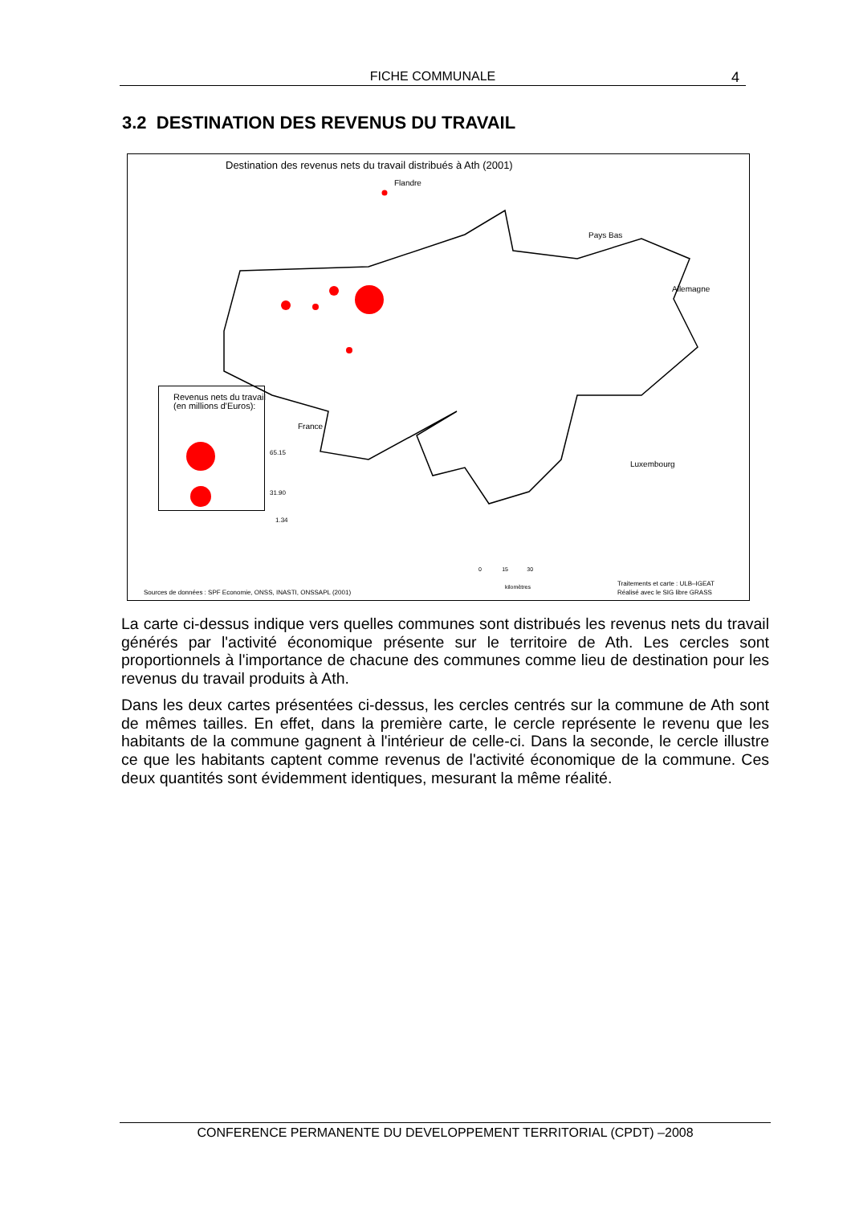FICHE COMMUNALE 4
3.2 DESTINATION DES REVENUS DU TRAVAIL
Destination des revenus nets du travail distribués à Ath (2001)
Flandre
Pays Bas
Allemagne
France
Luxembourg
Revenus nets du travail
(en millions d'Euros):
65.15
31.90
1.34
0 15 30
kilomètres
Sources de données : SPF Economie, ONSS, INASTI, ONSSAPL (2001)
Traitements et carte : ULB–IGEAT
Réalisé avec le SIG libre GRASS
La carte ci-dessus indique vers quelles communes sont distribués les revenus nets du travail générés par l'activité économique présente sur le territoire de Ath. Les cercles sont proportionnels à l'importance de chacune des communes comme lieu de destination pour les revenus du travail produits à Ath.
Dans les deux cartes présentées ci-dessus, les cercles centrés sur la commune de Ath sont de mêmes tailles. En effet, dans la première carte, le cercle représente le revenu que les habitants de la commune gagnent à l'intérieur de celle-ci. Dans la seconde, le cercle illustre ce que les habitants captent comme revenus de l'activité économique de la commune. Ces deux quantités sont évidemment identiques, mesurant la même réalité.
CONFERENCE PERMANENTE DU DEVELOPPEMENT TERRITORIAL (CPDT) –2008